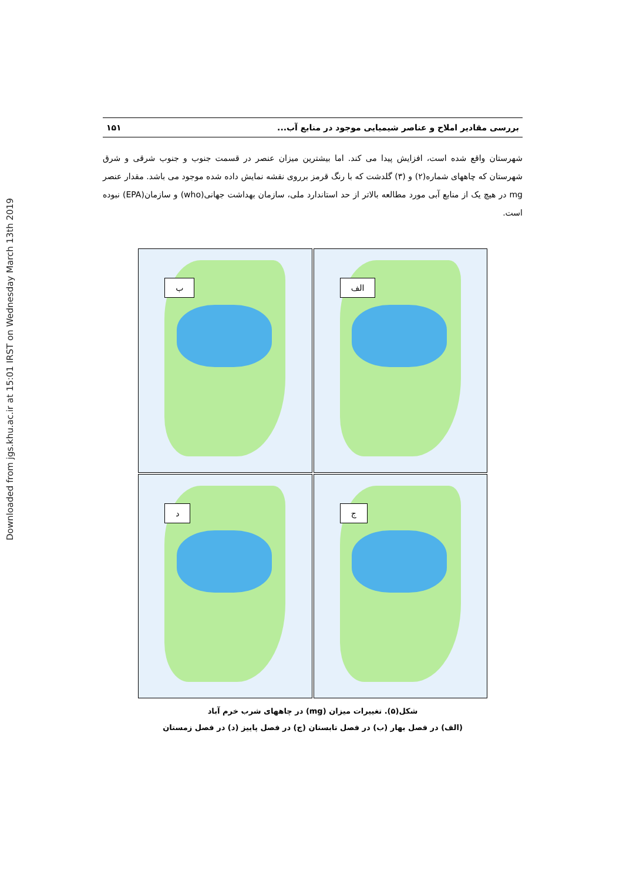Downloaded from jgs.khu.ac.ir at 15:01 IRST on Wednesday March 13th 2019
بررسی مقادیر املاح و عناصر شیمیایی موجود در منابع آب... ۱۵۱
شهرستان واقع شده است، افزایش پیدا می کند. اما بیشترین میزان عنصر در قسمت جنوب و جنوب شرقی و شرق شهرستان که چاههای شماره(۲) و (۳) گلدشت که با رنگ قرمز برروی نقشه نمایش داده شده موجود می باشد. مقدار عنصر mg در هیچ یک از منابع آبی مورد مطالعه بالاتر از حد استاندارد ملی، سازمان بهداشت جهانی(who) و سازمان(EPA) نبوده است.
ب
الف
د
ج
شکل(۵). تغییرات میزان (mg) در چاههای شرب خرم آباد
(الف) در فصل بهار (ب) در فصل تابستان (ج) در فصل پاییز (د) در فصل زمستان